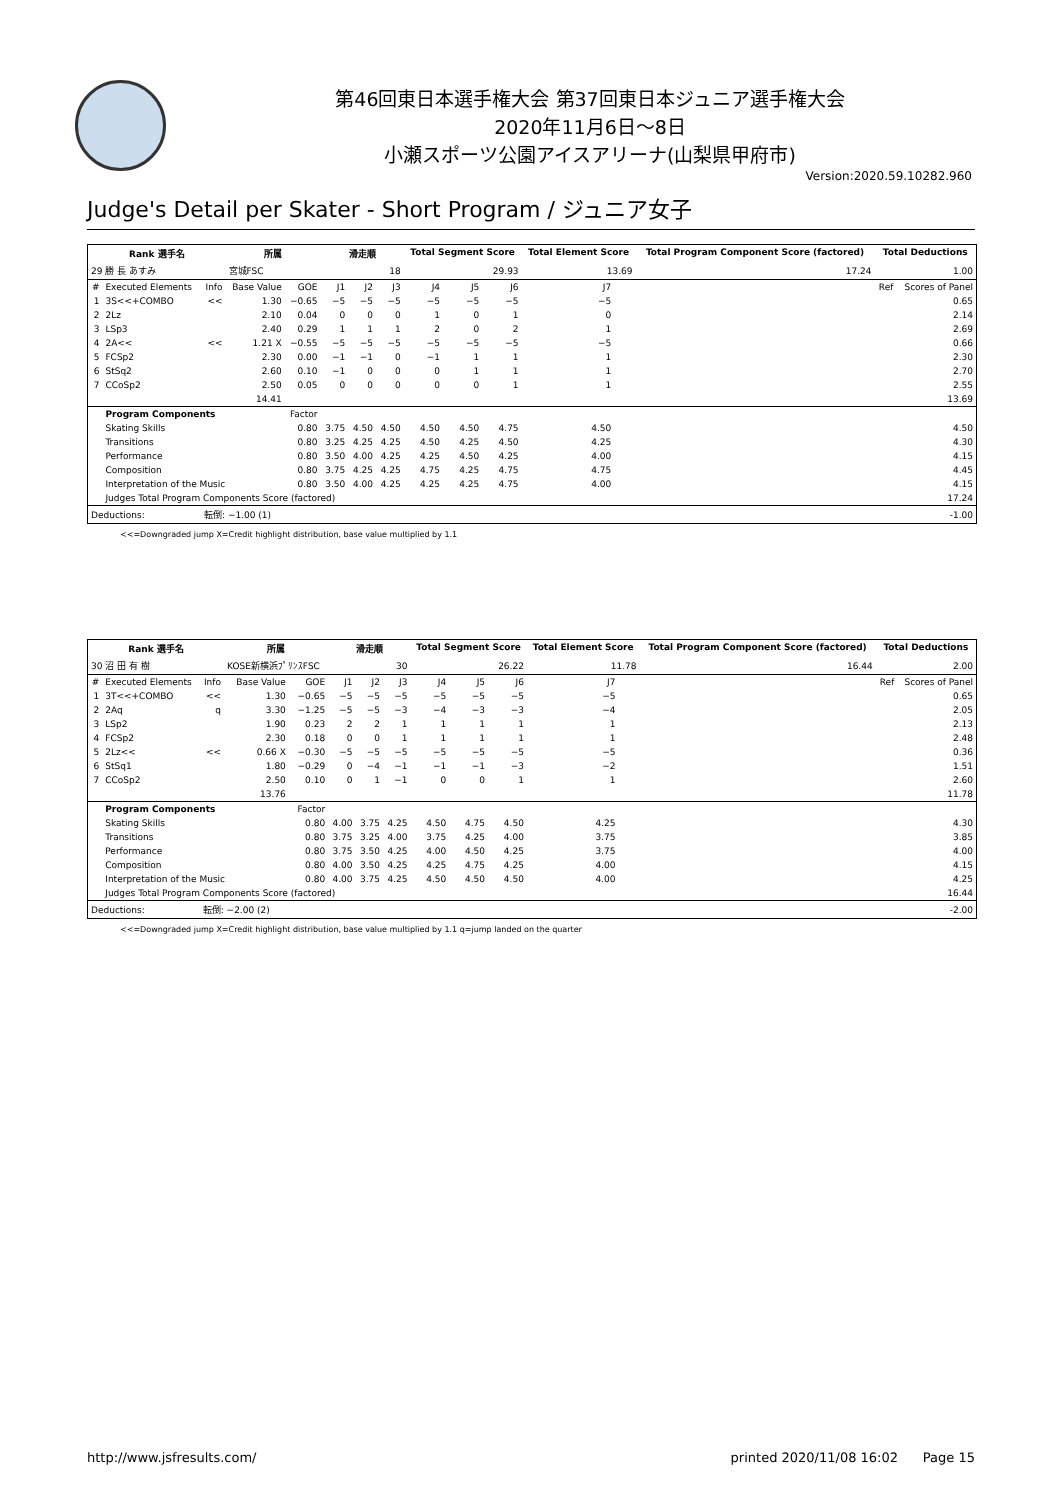第46回東日本選手権大会 第37回東日本ジュニア選手権大会
2020年11月6日～8日
小瀬スポーツ公園アイスアリーナ(山梨県甲府市)
Version:2020.59.10282.960
Judge's Detail per Skater - Short Program / ジュニア女子
| Rank 選手名 | | | 所属 | | 滑走順 | | | Total Segment Score | | | Total Element Score | | Total Program Component Score (factored) | | Total Deductions | |
| --- | --- | --- | --- | --- | --- | --- | --- | --- | --- | --- | --- | --- | --- | --- | --- | --- |
| 29 勝 長 あすみ | | | 宮城FSC | | 18 | | | 29.93 | | | 13.69 | | 17.24 | | 1.00 | |
| # | Executed Elements | Info | Base Value | GOE | J1 | J2 | J3 | J4 | J5 | J6 | J7 | | | | Ref | Scores of Panel |
| 1 | 3S<<+COMBO | << | 1.30 | −0.65 | −5 | −5 | −5 | −5 | −5 | −5 | −5 | | | | | 0.65 |
| 2 | 2Lz | | 2.10 | 0.04 | 0 | 0 | 0 | 1 | 0 | 1 | 0 | | | | | 2.14 |
| 3 | LSp3 | | 2.40 | 0.29 | 1 | 1 | 1 | 2 | 0 | 2 | 1 | | | | | 2.69 |
| 4 | 2A<< | << | 1.21 X | −0.55 | −5 | −5 | −5 | −5 | −5 | −5 | −5 | | | | | 0.66 |
| 5 | FCSp2 | | 2.30 | 0.00 | −1 | −1 | 0 | −1 | 1 | 1 | 1 | | | | | 2.30 |
| 6 | StSq2 | | 2.60 | 0.10 | −1 | 0 | 0 | 0 | 1 | 1 | 1 | | | | | 2.70 |
| 7 | CCoSp2 | | 2.50 | 0.05 | 0 | 0 | 0 | 0 | 0 | 1 | 1 | | | | | 2.55 |
| | | | 14.41 | | | | | | | | | | | | | 13.69 |
| | Program Components | | | Factor | | | | | | | | | | | | |
| | Skating Skills | | | 0.80 | 3.75 | 4.50 | 4.50 | 4.50 | 4.50 | 4.75 | 4.50 | | | | | 4.50 |
| | Transitions | | | 0.80 | 3.25 | 4.25 | 4.25 | 4.50 | 4.25 | 4.50 | 4.25 | | | | | 4.30 |
| | Performance | | | 0.80 | 3.50 | 4.00 | 4.25 | 4.25 | 4.50 | 4.25 | 4.00 | | | | | 4.15 |
| | Composition | | | 0.80 | 3.75 | 4.25 | 4.25 | 4.75 | 4.25 | 4.75 | 4.75 | | | | | 4.45 |
| | Interpretation of the Music | | | 0.80 | 3.50 | 4.00 | 4.25 | 4.25 | 4.25 | 4.75 | 4.00 | | | | | 4.15 |
| | Judges Total Program Components Score (factored) | | | | | | | | | | | | | | | 17.24 |
| Deductions: | | 転倒: −1.00 (1) | | | | | | | | | | | | | | -1.00 |
<<=Downgraded jump X=Credit highlight distribution, base value multiplied by 1.1
| Rank 選手名 | | | 所属 | | 滑走順 | | | Total Segment Score | | | Total Element Score | | Total Program Component Score (factored) | | Total Deductions | |
| --- | --- | --- | --- | --- | --- | --- | --- | --- | --- | --- | --- | --- | --- | --- | --- | --- |
| 30 沼 田 有 樹 | | | KOSE新横浜ﾌﾟﾘﾝｽFSC | | 30 | | | 26.22 | | | 11.78 | | 16.44 | | 2.00 | |
| # | Executed Elements | Info | Base Value | GOE | J1 | J2 | J3 | J4 | J5 | J6 | J7 | | | | Ref | Scores of Panel |
| 1 | 3T<<+COMBO | << | 1.30 | −0.65 | −5 | −5 | −5 | −5 | −5 | −5 | −5 | | | | | 0.65 |
| 2 | 2Aq | q | 3.30 | −1.25 | −5 | −5 | −3 | −4 | −3 | −3 | −4 | | | | | 2.05 |
| 3 | LSp2 | | 1.90 | 0.23 | 2 | 2 | 1 | 1 | 1 | 1 | 1 | | | | | 2.13 |
| 4 | FCSp2 | | 2.30 | 0.18 | 0 | 0 | 1 | 1 | 1 | 1 | 1 | | | | | 2.48 |
| 5 | 2Lz<< | << | 0.66 X | −0.30 | −5 | −5 | −5 | −5 | −5 | −5 | −5 | | | | | 0.36 |
| 6 | StSq1 | | 1.80 | −0.29 | 0 | −4 | −1 | −1 | −1 | −3 | −2 | | | | | 1.51 |
| 7 | CCoSp2 | | 2.50 | 0.10 | 0 | 1 | −1 | 0 | 0 | 1 | 1 | | | | | 2.60 |
| | | | 13.76 | | | | | | | | | | | | | 11.78 |
| | Program Components | | | Factor | | | | | | | | | | | | |
| | Skating Skills | | | 0.80 | 4.00 | 3.75 | 4.25 | 4.50 | 4.75 | 4.50 | 4.25 | | | | | 4.30 |
| | Transitions | | | 0.80 | 3.75 | 3.25 | 4.00 | 3.75 | 4.25 | 4.00 | 3.75 | | | | | 3.85 |
| | Performance | | | 0.80 | 3.75 | 3.50 | 4.25 | 4.00 | 4.50 | 4.25 | 3.75 | | | | | 4.00 |
| | Composition | | | 0.80 | 4.00 | 3.50 | 4.25 | 4.25 | 4.75 | 4.25 | 4.00 | | | | | 4.15 |
| | Interpretation of the Music | | | 0.80 | 4.00 | 3.75 | 4.25 | 4.50 | 4.50 | 4.50 | 4.00 | | | | | 4.25 |
| | Judges Total Program Components Score (factored) | | | | | | | | | | | | | | | 16.44 |
| Deductions: | | 転倒: −2.00 (2) | | | | | | | | | | | | | | -2.00 |
<<=Downgraded jump X=Credit highlight distribution, base value multiplied by 1.1 q=jump landed on the quarter
http://www.jsfresults.com/ printed 2020/11/08 16:02 Page 15